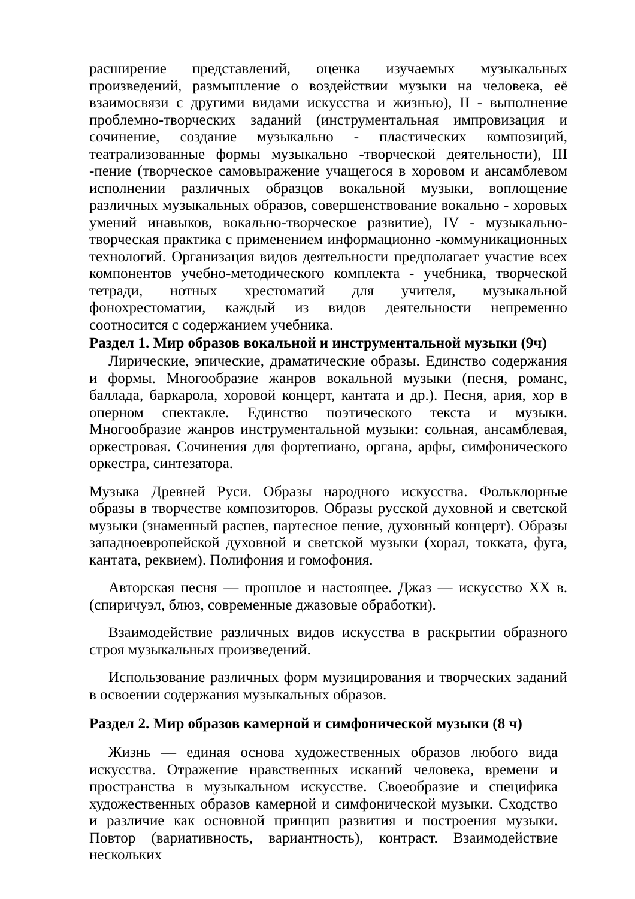расширение представлений, оценка изучаемых музыкальных произведений, размышление о воздействии музыки на человека, её взаимосвязи с другими видами искусства и жизнью), II - выполнение проблемно-творческих заданий (инструментальная импровизация и сочинение, создание музыкально - пластических композиций, театрализованные формы музыкально -творческой деятельности), III -пение (творческое самовыражение учащегося в хоровом и ансамблевом исполнении различных образцов вокальной музыки, воплощение различных музыкальных образов, совершенствование вокально - хоровых умений инавыков, вокально-творческое развитие), IV - музыкально-творческая практика с применением информационно -коммуникационных технологий. Организация видов деятельности предполагает участие всех компонентов учебно-методического комплекта - учебника, творческой тетради, нотных хрестоматий для учителя, музыкальной фонохрестоматии, каждый из видов деятельности непременно соотносится с содержанием учебника.
Раздел 1. Мир образов вокальной и инструментальной музыки (9ч)
Лирические, эпические, драматические образы. Единство содержания и формы. Многообразие жанров вокальной музыки (песня, романс, баллада, баркарола, хоровой концерт, кантата и др.). Песня, ария, хор в оперном спектакле. Единство поэтического текста и музыки. Многообразие жанров инструментальной музыки: сольная, ансамблевая, оркестровая. Сочинения для фортепиано, органа, арфы, симфонического оркестра, синтезатора.
Музыка Древней Руси. Образы народного искусства. Фольклорные образы в творчестве композиторов. Образы русской духовной и светской музыки (знаменный распев, партесное пение, духовный концерт). Образы западноевропейской духовной и светской музыки (хорал, токката, фуга, кантата, реквием). Полифония и гомофония.
Авторская песня — прошлое и настоящее. Джаз — искусство XX в. (спиричуэл, блюз, современные джазовые обработки).
Взаимодействие различных видов искусства в раскрытии образного строя музыкальных произведений.
Использование различных форм музицирования и творческих заданий в освоении содержания музыкальных образов.
Раздел 2. Мир образов камерной и симфонической музыки (8 ч)
Жизнь — единая основа художественных образов любого вида искусства. Отражение нравственных исканий человека, времени и пространства в музыкальном искусстве. Своеобразие и специфика художественных образов камерной и симфонической музыки. Сходство и различие как основной принцип развития и построения музыки. Повтор (вариативность, вариантность), контраст. Взаимодействие нескольких